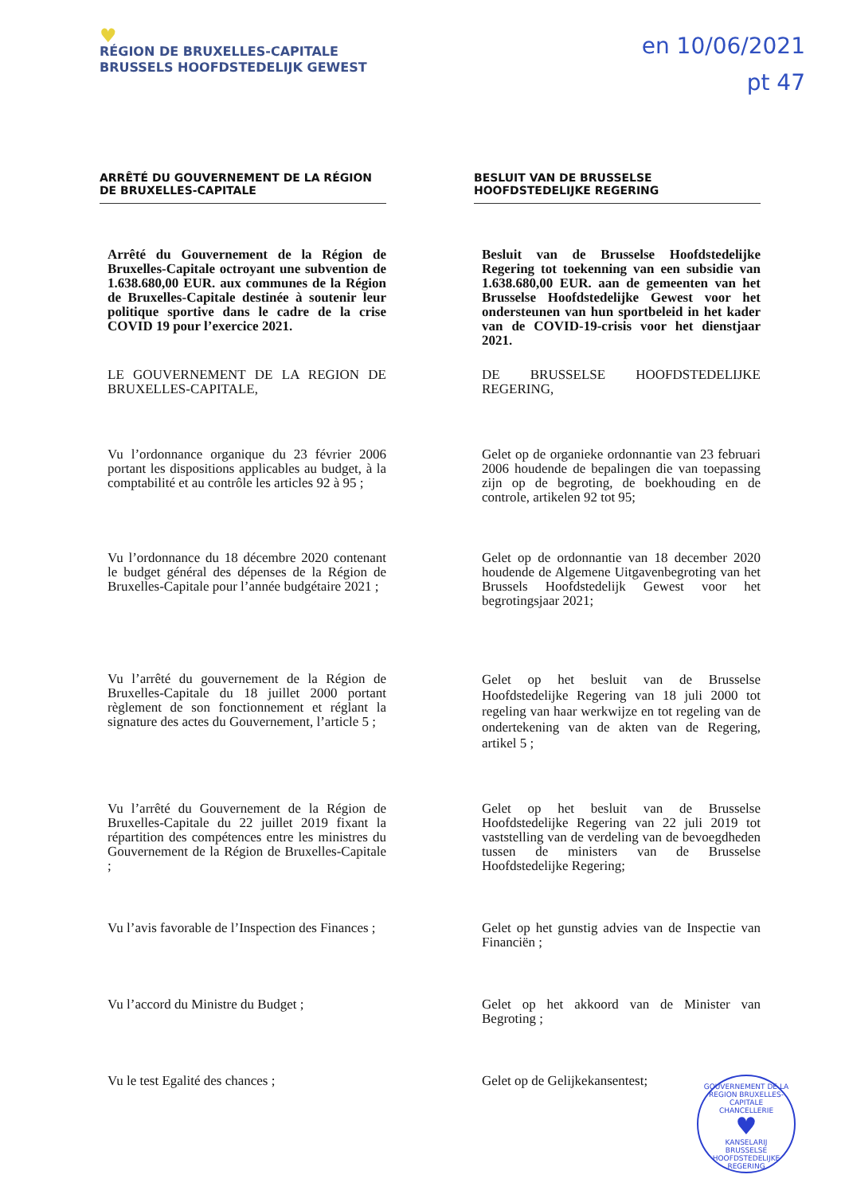♥
RÉGION DE BRUXELLES-CAPITALE
BRUSSELS HOOFDSTEDELIJK GEWEST
en 10/06/2021
pt 47
ARRÊTÉ DU GOUVERNEMENT DE LA RÉGION DE BRUXELLES-CAPITALE
BESLUIT VAN DE BRUSSELSE HOOFDSTEDELIJKE REGERING
Arrêté du Gouvernement de la Région de Bruxelles-Capitale octroyant une subvention de 1.638.680,00 EUR. aux communes de la Région de Bruxelles-Capitale destinée à soutenir leur politique sportive dans le cadre de la crise COVID 19 pour l’exercice 2021.
Besluit van de Brusselse Hoofdstedelijke Regering tot toekenning van een subsidie van 1.638.680,00 EUR. aan de gemeenten van het Brusselse Hoofdstedelijke Gewest voor het ondersteunen van hun sportbeleid in het kader van de COVID-19-crisis voor het dienstjaar 2021.
LE GOUVERNEMENT DE LA REGION DE BRUXELLES-CAPITALE,
DE BRUSSELSE HOOFDSTEDELIJKE REGERING,
Vu l’ordonnance organique du 23 février 2006 portant les dispositions applicables au budget, à la comptabilité et au contrôle les articles 92 à 95 ;
Gelet op de organieke ordonnantie van 23 februari 2006 houdende de bepalingen die van toepassing zijn op de begroting, de boekhouding en de controle, artikelen 92 tot 95;
Vu l’ordonnance du 18 décembre 2020 contenant le budget général des dépenses de la Région de Bruxelles-Capitale pour l’année budgétaire 2021 ;
Gelet op de ordonnantie van 18 december 2020 houdende de Algemene Uitgavenbegroting van het Brussels Hoofdstedelijk Gewest voor het begrotingsjaar 2021;
Vu l’arrêté du gouvernement de la Région de Bruxelles-Capitale du 18 juillet 2000 portant règlement de son fonctionnement et réglant la signature des actes du Gouvernement, l’article 5 ;
Gelet op het besluit van de Brusselse Hoofdstedelijke Regering van 18 juli 2000 tot regeling van haar werkwijze en tot regeling van de ondertekening van de akten van de Regering, artikel 5 ;
Vu l’arrêté du Gouvernement de la Région de Bruxelles-Capitale du 22 juillet 2019 fixant la répartition des compétences entre les ministres du Gouvernement de la Région de Bruxelles-Capitale ;
Gelet op het besluit van de Brusselse Hoofdstedelijke Regering van 22 juli 2019 tot vaststelling van de verdeling van de bevoegdheden tussen de ministers van de Brusselse Hoofdstedelijke Regering;
Vu l’avis favorable de l’Inspection des Finances ;
Gelet op het gunstig advies van de Inspectie van Financiën ;
Vu l’accord du Ministre du Budget ; Gelet op het akkoord van de Minister van Begroting ;
Vu le test Egalité des chances ; Gelet op de Gelijkekansentest;
GOUVERNEMENT DE LA REGION BRUXELLES-CAPITALE
CHANCELLERIE
♥
KANSELARIJ
BRUSSELSE HOOFDSTEDELIJKE REGERING